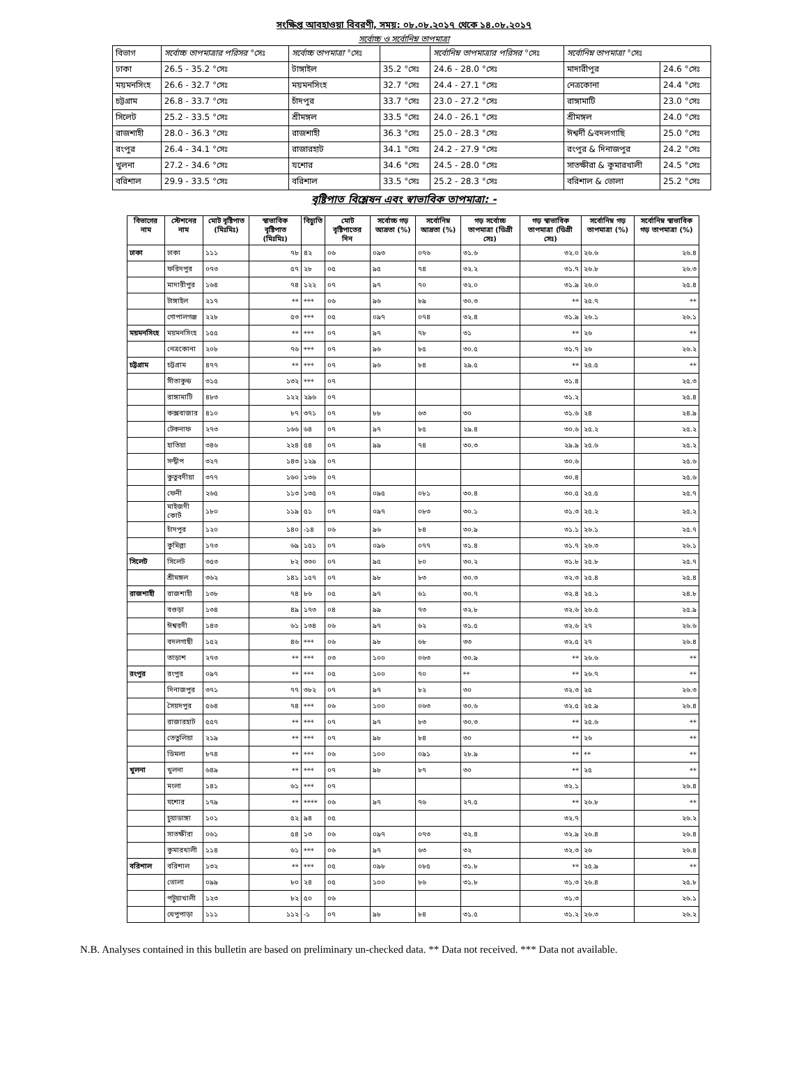সংক্ষিপ্ত আবহাওয়া বিবরণী, সময়: ০৮.০৮.২০১৭ থেকে ১৪.০৮.২০১৭
সর্বোচ্চ ও সর্বোনিম্ন তাপমাত্রা
| বিভাগ | সর্বোচ্চ তাপমাত্রার পরিসর °সেঃ | সর্বোচ্চ তাপমাত্রা °সেঃ | | সর্বোনিম্ন তাপমাত্রার পরিসর °সেঃ | সর্বোনিম্ন তাপমাত্রা °সেঃ | |
| ঢাকা | 26.5 - 35.2 °সেঃ | টাঙ্গাইল | 35.2 °সেঃ | 24.6 - 28.0 °সেঃ | মাদারীপুর | 24.6 °সেঃ |
| ময়মনসিংহ | 26.6 - 32.7 °সেঃ | ময়মনসিংহ | 32.7 °সেঃ | 24.4 - 27.1 °সেঃ | নেত্রকোনা | 24.4 °সেঃ |
| চট্টগ্রাম | 26.8 - 33.7 °সেঃ | চাঁদপুর | 33.7 °সেঃ | 23.0 - 27.2 °সেঃ | রাঙ্গামাটি | 23.0 °সেঃ |
| সিলেট | 25.2 - 33.5 °সেঃ | শ্রীমঙ্গল | 33.5 °সেঃ | 24.0 - 26.1 °সেঃ | শ্রীমঙ্গল | 24.0 °সেঃ |
| রাজশাহী | 28.0 - 36.3 °সেঃ | রাজশাহী | 36.3 °সেঃ | 25.0 - 28.3 °সেঃ | ঈশ্বর্দী &বদলগাছি | 25.0 °সেঃ |
| রংপুর | 26.4 - 34.1 °সেঃ | রাজারহাট | 34.1 °সেঃ | 24.2 - 27.9 °সেঃ | রংপুর & দিনাজপুর | 24.2 °সেঃ |
| খুলনা | 27.2 - 34.6 °সেঃ | যশোর | 34.6 °সেঃ | 24.5 - 28.0 °সেঃ | সাতক্ষীরা & কুমারখালী | 24.5 °সেঃ |
| বরিশাল | 29.9 - 33.5 °সেঃ | বরিশাল | 33.5 °সেঃ | 25.2 - 28.3 °সেঃ | বরিশাল & ভোলা | 25.2 °সেঃ |
বৃষ্টিপাত বিশ্লেষন এবং স্বাভাবিক তাপমাত্রা: -
| বিভাগের নাম | স্টেশনের নাম | মোট বৃষ্টিপাত (মিঃমিঃ) | স্বাভাবিক বৃষ্টিপাত (মিঃমিঃ) | বিচ্যুতি | মোট বৃষ্টিপাতের দিন | সর্বোচ্চ গড় আদ্রতা (%) | সর্বোনিম্ন আদ্রতা (%) | গড় সর্বোচ্চ তাপমাত্রা (ডিগ্রী সেঃ) | গড় স্বাভাবিক তাপমাত্রা (ডিগ্রী সেঃ) | সর্বোনিম্ন গড় তাপমাত্রা (%) | সর্বোনিম্ন স্বাভাবিক গড় তাপমাত্রা (%) |
| --- | --- | --- | --- | --- | --- | --- | --- | --- | --- | --- | --- |
| ঢাকা | ঢাকা | ১১১ | ৭৮ | ৪২ | ০৬ | ০৯৩ | ০৭৬ | ৩১.৬ | ৩২.০ | ২৬.৬ | ২৬.৪ |
| | ফরিদপুর | ০৭৩ | ৫৭ | ২৮ | ০৫ | ৯৫ | ৭৪ | ৩২.২ | ৩১.৭ | ২৬.৮ | ২৬.৩ |
| | মাদারীপুর | ১৬৪ | ৭৪ | ১২২ | ০৭ | ৯৭ | ৭০ | ৩২.০ | ৩১.৯ | ২৬.০ | ২৫.৪ |
| | টাঙ্গাইল | ২১৭ | ** | *** | ০৬ | ৯৬ | ৮৯ | ৩০.৩ | ** | ২৫.৭ | ** |
| | গোপালগঞ্জ | ২২৮ | ৫৩ | *** | ০৫ | ০৯৭ | ০৭৪ | ৩২.৪ | ৩১.৯ | ২৬.১ | ২৬.১ |
| ময়মনসিংহ | ময়মনসিংহ | ১৫৫ | ** | *** | ০৭ | ৯৭ | ৭৮ | ৩১ | ** | ২৬ | ** |
| | নেত্রকোনা | ২০৮ | ৭৬ | *** | ০৭ | ৯৬ | ৮৫ | ৩০.৫ | ৩১.৭ | ২৬ | ২৬.২ |
| চট্টগ্রাম | চট্টগ্রাম | ৪৭৭ | ** | *** | ০৭ | ৯৬ | ৮৪ | ২৯.৫ | ** | ২৫.৫ | ** |
| | সীতাকুন্ড | ৩১৫ | ১৩২ | *** | ০৭ | | | | ৩১.৪ | | ২৫.৩ |
| | রাঙ্গামাটি | ৪৮৩ | ১২২ | ২৯৬ | ০৭ | | | | ৩১.২ | | ২৫.৪ |
| | কক্সবাজার | ৪১০ | ৮৭ | ৩৭১ | ০৭ | ৮৮ | ৬৩ | ৩০ | ৩১.৬ | ২৪ | ২৪.৯ |
| | টেকনাফ | ২৭৩ | ১৬৬ | ৬৪ | ০৭ | ৯৭ | ৮৫ | ২৯.৪ | ৩০.৬ | ২৫.২ | ২৫.২ |
| | হাতিয়া | ৩৪৬ | ২২৪ | ৫৪ | ০৭ | ৯৯ | ৭৪ | ৩০.৩ | ২৯.৯ | ২৫.৬ | ২৫.২ |
| | সন্দ্বীপ | ৩২৭ | ১৪৩ | ১২৯ | ০৭ | | | | ৩০.৬ | | ২৫.৬ |
| | কুতুবদীয়া | ৩৭৭ | ১৬০ | ১৩৬ | ০৭ | | | | ৩০.৪ | | ২৫.৬ |
| | ফেনী | ২৬৫ | ১১৩ | ১৩৫ | ০৭ | ০৯৫ | ০৮১ | ৩০.৪ | ৩০.৫ | ২৫.৫ | ২৫.৭ |
| | মাইজদী কোর্ট | ১৮০ | ১১৯ | ৫১ | ০৭ | ০৯৭ | ০৮৩ | ৩০.১ | ৩১.৩ | ২৫.২ | ২৫.২ |
| | চাঁদপুর | ১২০ | ১৪০ | -১৪ | ০৬ | ৯৬ | ৮৪ | ৩০.৯ | ৩১.১ | ২৬.১ | ২৫.৭ |
| | কুমিল্লা | ১৭৩ | ৬৯ | ১৫১ | ০৭ | ০৯৬ | ০৭৭ | ৩১.৪ | ৩১.৭ | ২৬.৩ | ২৬.১ |
| সিলেট | সিলেট | ৩৫৩ | ৮২ | ৩৩০ | ০৭ | ৯৫ | ৮০ | ৩০.২ | ৩১.৮ | ২৫.৮ | ২৫.৭ |
| | শ্রীমঙ্গল | ৩৬২ | ১৪১ | ১৫৭ | ০৭ | ৯৮ | ৮৩ | ৩০.৩ | ৩২.৩ | ২৫.৪ | ২৫.৪ |
| রাজশাহী | রাজশাহী | ১৩৮ | ৭৪ | ৮৬ | ০৫ | ৯৭ | ৬১ | ৩০.৭ | ৩২.৪ | ২৫.১ | ২৪.৮ |
| | বগুড়া | ১৩৪ | ৪৯ | ১৭৩ | ০৪ | ৯৯ | ৭৩ | ৩২.৮ | ৩২.৬ | ২৬.৫ | ২৫.৯ |
| | ঈশ্বরদী | ১৪৩ | ৬১ | ১৩৪ | ০৬ | ৯৭ | ৬২ | ৩১.৫ | ৩২.৬ | ২৭ | ২৬.৬ |
| | বদলগাছী | ১৫২ | ৪৬ | *** | ০৬ | ৯৮ | ৬৮ | ৩৩ | ৩২.৫ | ২৭ | ২৬.৪ |
| | তাড়াশ | ২৭৩ | ** | *** | ০৩ | ১০০ | ০৬৩ | ৩০.৯ | ** | ২৬.৬ | ** |
| রংপুর | রংপুর | ০৯৭ | ** | *** | ০৫ | ১০০ | ৭০ | ** | ** | ২৬.৭ | ** |
| | দিনাজপুর | ৩৭১ | ৭৭ | ৩৮২ | ০৭ | ৯৭ | ৮২ | ৩০ | ৩২.৩ | ২৫ | ২৬.৩ |
| | সৈয়দপুর | ৫৬৪ | ৭৪ | *** | ০৬ | ১০০ | ০৬৩ | ৩০.৬ | ৩২.৫ | ২৫.৯ | ২৬.৪ |
| | রাজারহাট | ৫৫৭ | ** | *** | ০৭ | ৯৭ | ৮৩ | ৩০.৩ | ** | ২৫.৬ | ** |
| | তেতুলিয়া | ২১৯ | ** | *** | ০৭ | ৯৮ | ৮৪ | ৩০ | ** | ২৬ | ** |
| | ডিমলা | ৮৭৪ | ** | *** | ০৬ | ১০০ | ০৯১ | ২৮.৯ | ** | ** | ** |
| খুলনা | খুলনা | ৬৪৯ | ** | *** | ০৭ | ৯৮ | ৮৭ | ৩০ | ** | ২৫ | ** |
| | মংলা | ১৪১ | ৬১ | *** | ০৭ | | | | ৩২.১ | | ২৬.৪ |
| | যশোর | ১৭৯ | ** | **** | ০৬ | ৯৭ | ৭৬ | ২৭.৫ | ** | ২৬.৮ | ** |
| | চুয়াডাঙ্গা | ১০১ | ৫২ | ৯৪ | ০৫ | | | | ৩২.৭ | | ২৬.২ |
| | সাতক্ষীরা | ০৬১ | ৫৪ | ১৩ | ০৬ | ০৯৭ | ০৭৩ | ৩২.৪ | ৩২.৯ | ২৬.৪ | ২৬.৪ |
| | কুমারখালী | ১১৪ | ৬১ | *** | ০৬ | ৯৭ | ৬৩ | ৩২ | ৩২.৩ | ২৬ | ২৬.৪ |
| বরিশাল | বরিশাল | ১৩২ | ** | *** | ০৫ | ০৯৮ | ০৮৫ | ৩১.৮ | ** | ২৫.৯ | ** |
| | ভোলা | ০৯৯ | ৮০ | ২৪ | ০৫ | ১০০ | ৮৬ | ৩১.৮ | ৩১.৩ | ২৬.৪ | ২৫.৮ |
| | পটুয়াখালী | ১২৩ | ৮২ | ৫০ | ০৬ | | | | ৩১.৩ | | ২৬.১ |
| | খেপুপাড়া | ১১১ | ১১২ | -১ | ০৭ | ৯৮ | ৮৪ | ৩১.৫ | ৩১.২ | ২৬.৩ | ২৬.২ |
N.B. Analyses contained in this bulletin are based on preliminary un-checked data. ** Data not received. *** Data not available.